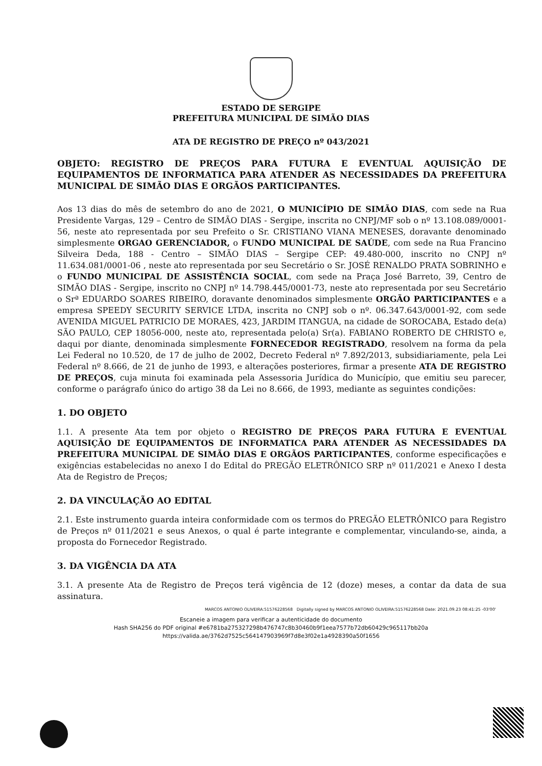ESTADO DE SERGIPE
PREFEITURA MUNICIPAL DE SIMÃO DIAS
ATA DE REGISTRO DE PREÇO nº 043/2021
OBJETO: REGISTRO DE PREÇOS PARA FUTURA E EVENTUAL AQUISIÇÃO DE EQUIPAMENTOS DE INFORMATICA PARA ATENDER AS NECESSIDADES DA PREFEITURA MUNICIPAL DE SIMÃO DIAS E ORGÃOS PARTICIPANTES.
Aos 13 dias do mês de setembro do ano de 2021, O MUNICÍPIO DE SIMÃO DIAS, com sede na Rua Presidente Vargas, 129 – Centro de SIMÃO DIAS - Sergipe, inscrita no CNPJ/MF sob o nº 13.108.089/0001-56, neste ato representada por seu Prefeito o Sr. CRISTIANO VIANA MENESES, doravante denominado simplesmente ORGAO GERENCIADOR, o FUNDO MUNICIPAL DE SAÚDE, com sede na Rua Francino Silveira Deda, 188 - Centro – SIMÃO DIAS – Sergipe CEP: 49.480-000, inscrito no CNPJ nº 11.634.081/0001-06 , neste ato representada por seu Secretário o Sr. JOSÉ RENALDO PRATA SOBRINHO e o FUNDO MUNICIPAL DE ASSISTÊNCIA SOCIAL, com sede na Praça José Barreto, 39, Centro de SIMÃO DIAS - Sergipe, inscrito no CNPJ nº 14.798.445/0001-73, neste ato representada por seu Secretário o Srª EDUARDO SOARES RIBEIRO, doravante denominados simplesmente ORGÃO PARTICIPANTES e a empresa SPEEDY SECURITY SERVICE LTDA, inscrita no CNPJ sob o nº. 06.347.643/0001-92, com sede AVENIDA MIGUEL PATRICIO DE MORAES, 423, JARDIM ITANGUA, na cidade de SOROCABA, Estado de(a) SÃO PAULO, CEP 18056-000, neste ato, representada pelo(a) Sr(a). FABIANO ROBERTO DE CHRISTO e, daqui por diante, denominada simplesmente FORNECEDOR REGISTRADO, resolvem na forma da pela Lei Federal no 10.520, de 17 de julho de 2002, Decreto Federal nº 7.892/2013, subsidiariamente, pela Lei Federal nº 8.666, de 21 de junho de 1993, e alterações posteriores, firmar a presente ATA DE REGISTRO DE PREÇOS, cuja minuta foi examinada pela Assessoria Jurídica do Município, que emitiu seu parecer, conforme o parágrafo único do artigo 38 da Lei no 8.666, de 1993, mediante as seguintes condições:
1. DO OBJETO
1.1. A presente Ata tem por objeto o REGISTRO DE PREÇOS PARA FUTURA E EVENTUAL AQUISIÇÃO DE EQUIPAMENTOS DE INFORMATICA PARA ATENDER AS NECESSIDADES DA PREFEITURA MUNICIPAL DE SIMÃO DIAS E ORGÃOS PARTICIPANTES, conforme especificações e exigências estabelecidas no anexo I do Edital do PREGÃO ELETRÔNICO SRP nº 011/2021 e Anexo I desta Ata de Registro de Preços;
2. DA VINCULAÇÃO AO EDITAL
2.1. Este instrumento guarda inteira conformidade com os termos do PREGÃO ELETRÔNICO para Registro de Preços nº 011/2021 e seus Anexos, o qual é parte integrante e complementar, vinculando-se, ainda, a proposta do Fornecedor Registrado.
3. DA VIGÊNCIA DA ATA
3.1. A presente Ata de Registro de Preços terá vigência de 12 (doze) meses, a contar da data de sua assinatura.
MARCOS ANTONIO OLIVEIRA:51576228568 Digitally signed by MARCOS ANTONIO OLIVEIRA:51576228568 Date: 2021.09.23 08:41:25 -03'00'
Escaneie a imagem para verificar a autenticidade do documento
Hash SHA256 do PDF original #e6781ba275327298b476747c8b30460b9f1eea7577b72db60429c965117bb20a
https://valida.ae/3762d7525c564147903969f7d8e3f02e1a4928390a50f1656